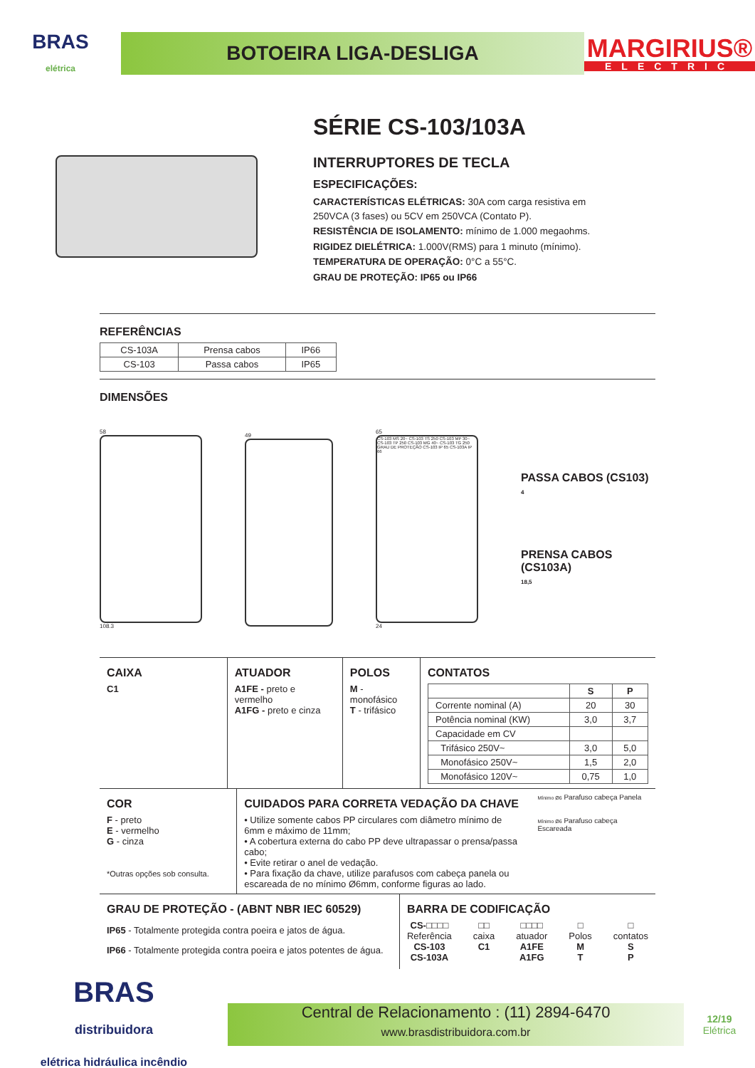BRAS
elétrica
BOTOEIRA LIGA-DESLIGA
MARGIRIUS®
ELECTRIC
SÉRIE CS-103/103A
INTERRUPTORES DE TECLA
ESPECIFICAÇÕES:
CARACTERÍSTICAS ELÉTRICAS: 30A com carga resistiva em
250VCA (3 fases) ou 5CV em 250VCA (Contato P).
RESISTÊNCIA DE ISOLAMENTO: mínimo de 1.000 megaohms.
RIGIDEZ DIELÉTRICA: 1.000V(RMS) para 1 minuto (mínimo).
TEMPERATURA DE OPERAÇÃO: 0°C a 55°C.
GRAU DE PROTEÇÃO: IP65 ou IP66
REFERÊNCIAS
| CS-103A | Prensa cabos | IP66 |
| CS-103 | Passa cabos | IP65 |
DIMENSÕES
58
108.3
49
65
CS-103 MS 20~ CS-103 TS 250 CS-103 MP 30~ CS-103 TP 250 CS-103 MG 40~ CS-103 TG 250 GRAU DE PROTEÇÃO CS-103 IP 65 CS-103A IP 66
24
PASSA CABOS (CS103)
4
PRENSA CABOS (CS103A)
18,5
CAIXA
C1
ATUADOR
A1FE - preto e vermelho
A1FG - preto e cinza
POLOS
M - monofásico
T - trifásico
CONTATOS
| | S | P |
| --- | --- | --- |
| Corrente nominal (A) | 20 | 30 |
| Potência nominal (KW) | 3,0 | 3,7 |
| Capacidade em CV | | |
| Trifásico 250V~ | 3,0 | 5,0 |
| Monofásico 250V~ | 1,5 | 2,0 |
| Monofásico 120V~ | 0,75 | 1,0 |
COR
F - preto
E - vermelho
G - cinza
*Outras opções sob consulta.
CUIDADOS PARA CORRETA VEDAÇÃO DA CHAVE
• Utilize somente cabos PP circulares com diâmetro mínimo de 6mm e máximo de 11mm;
• A cobertura externa do cabo PP deve ultrapassar o prensa/passa cabo;
• Evite retirar o anel de vedação.
• Para fixação da chave, utilize parafusos com cabeça panela ou escareada de no mínimo Ø6mm, conforme figuras ao lado.
Mínimo Ø6 Parafuso cabeça Panela
Mínimo Ø6 Parafuso cabeça Escareada
GRAU DE PROTEÇÃO - (ABNT NBR IEC 60529)
IP65 - Totalmente protegida contra poeira e jatos de água.
IP66 - Totalmente protegida contra poeira e jatos potentes de água.
BARRA DE CODIFICAÇÃO
CS-□□□□
Referência
CS-103
CS-103A
□□
caixa
C1
□□□□
atuador
A1FE
A1FG
□
Polos
M
T
□
contatos
S
P
BRAS
distribuidora
elétrica hidráulica incêndio
Central de Relacionamento : (11) 2894-6470
www.brasdistribuidora.com.br
12/19
Elétrica